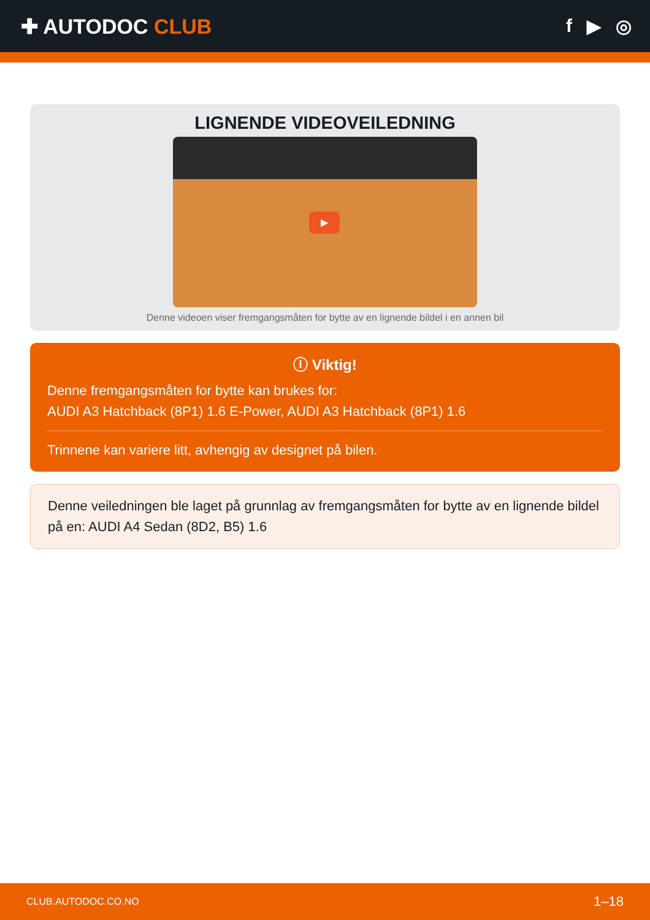✚ AUTODOC CLUB f ▶ ◎
LIGNENDE VIDEOVEILEDNING
▶
Denne videoen viser fremgangsmåten for bytte av en lignende bildel i en annen bil
ⓘ Viktig!
Denne fremgangsmåten for bytte kan brukes for:
AUDI A3 Hatchback (8P1) 1.6 E-Power, AUDI A3 Hatchback (8P1) 1.6
Trinnene kan variere litt, avhengig av designet på bilen.
Denne veiledningen ble laget på grunnlag av fremgangsmåten for bytte av en lignende bildel på en: AUDI A4 Sedan (8D2, B5) 1.6
CLUB.AUTODOC.CO.NO 1–18